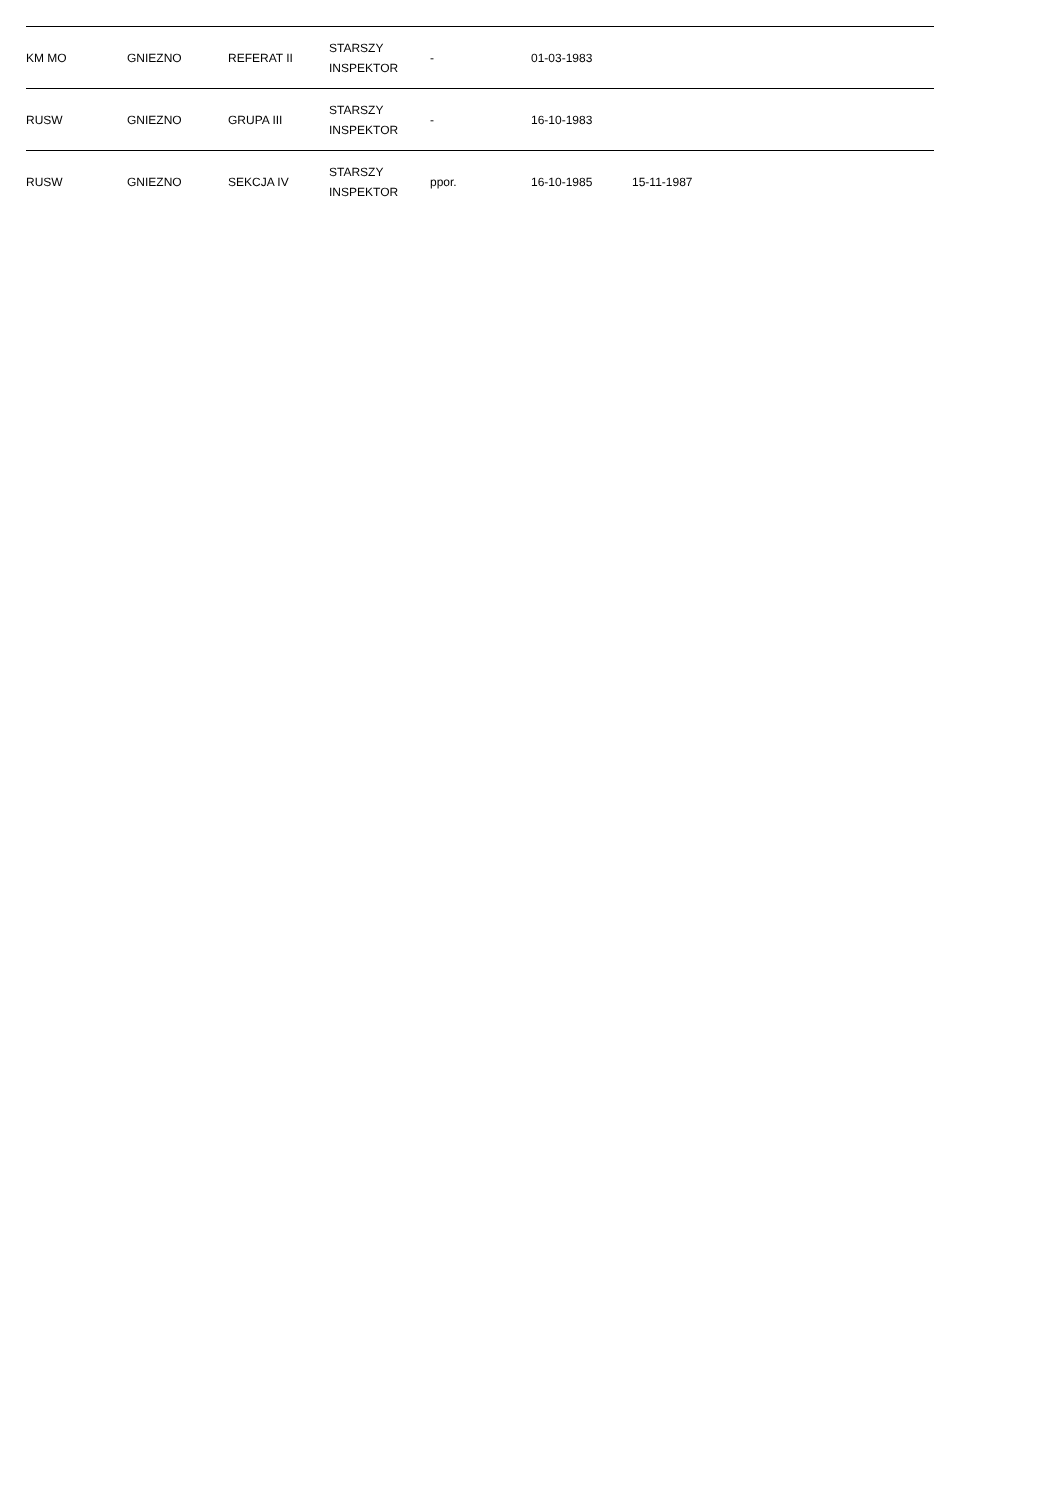| KM MO | GNIEZNO | REFERAT II | STARSZY INSPEKTOR | - | 01-03-1983 | | |
| RUSW | GNIEZNO | GRUPA III | STARSZY INSPEKTOR | - | 16-10-1983 | | |
| RUSW | GNIEZNO | SEKCJA IV | STARSZY INSPEKTOR | ppor. | 16-10-1985 | 15-11-1987 | |